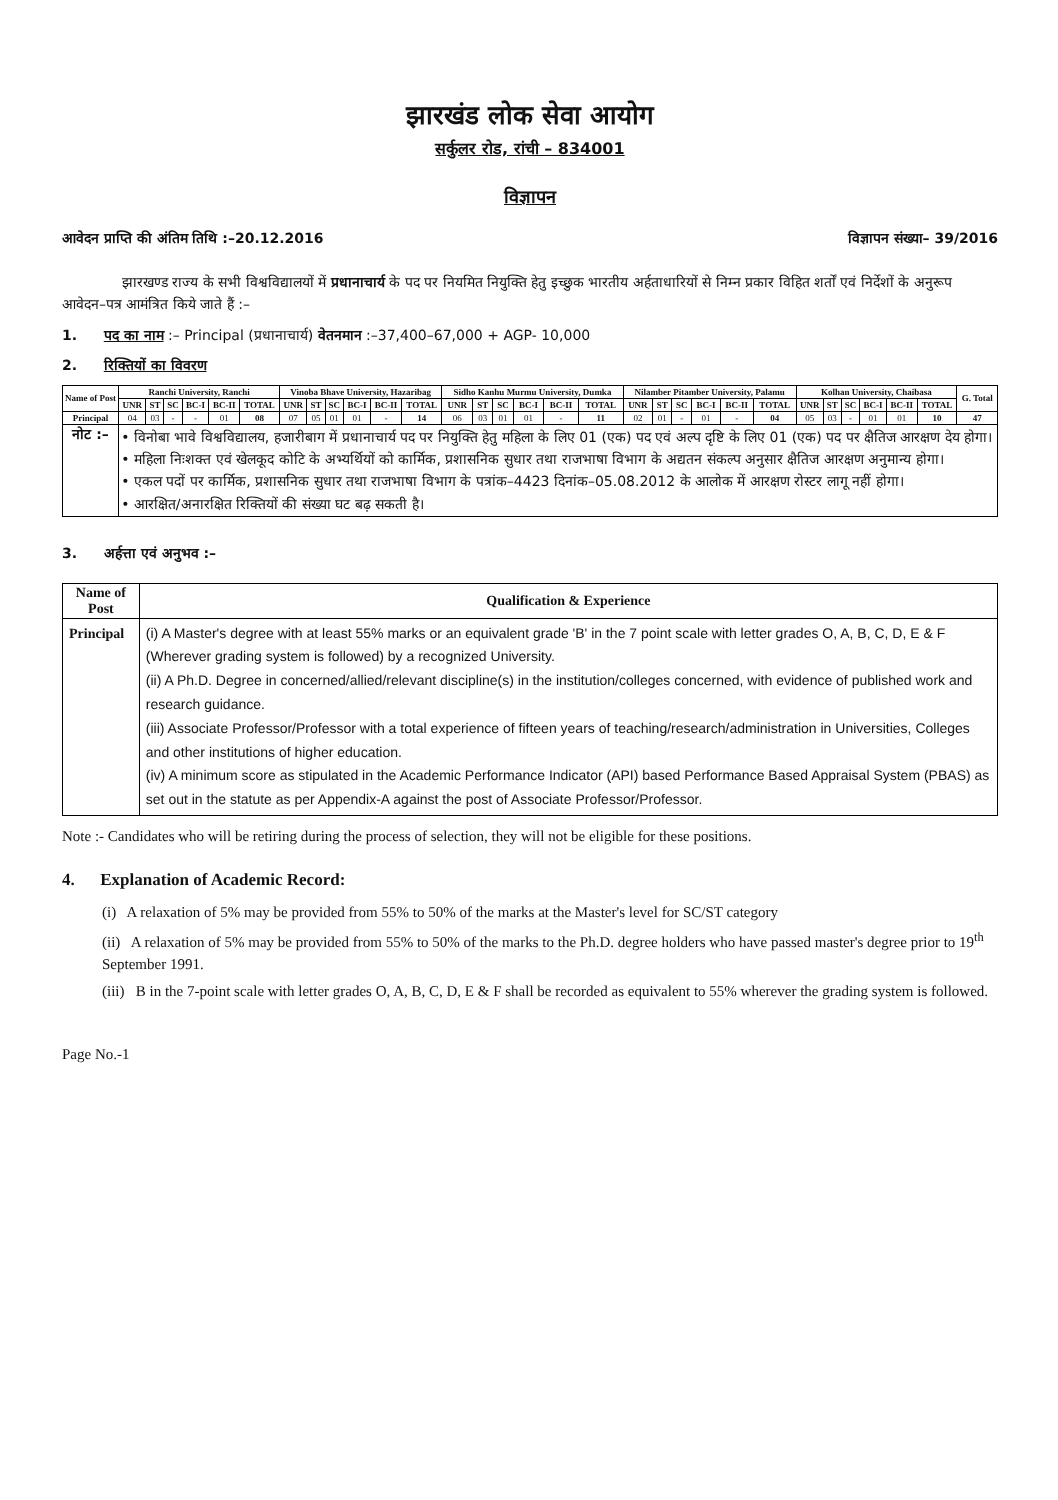झारखंड लोक सेवा आयोग
सर्कुलर रोड, रांची – 834001
विज्ञापन
आवेदन प्राप्ति की अंतिम तिथि :–20.12.2016 विज्ञापन संख्या– 39/2016
झारखण्ड राज्य के सभी विश्वविद्यालयों में प्रधानाचार्य के पद पर नियमित नियुक्ति हेतु इच्छुक भारतीय अर्हताधारियों से निम्न प्रकार विहित शर्तों एवं निर्देशों के अनुरूप आवेदन–पत्र आमंत्रित किये जाते हैं :–
1. पद का नाम :– Principal (प्रधानाचार्य) वेतनमान :–37,400–67,000 + AGP- 10,000
2. रिक्तियों का विवरण
| Name of Post | Ranchi University, Ranchi | | | | | | Vinoba Bhave University, Hazaribag | | | | | | Sidho Kanhu Murmu University, Dumka | | | | | | Nilamber Pitamber University, Palamu | | | | | | Kolhan University, Chaibasa | | | | | | G. Total |
| --- | --- | --- | --- | --- | --- | --- | --- | --- | --- | --- | --- | --- | --- | --- | --- | --- | --- | --- | --- | --- | --- | --- | --- | --- | --- | --- | --- | --- | --- | --- | --- |
| | UNR | ST | SC | BC-I | BC-II | TOTAL | UNR | ST | SC | BC-I | BC-II | TOTAL | UNR | ST | SC | BC-I | BC-II | TOTAL | UNR | ST | SC | BC-I | BC-II | TOTAL | UNR | ST | SC | BC-I | BC-II | TOTAL | |
| Principal | 04 | 03 | - | - | 01 | 08 | 07 | 05 | 01 | 01 | - | 14 | 06 | 03 | 01 | 01 | - | 11 | 02 | 01 | - | 01 | - | 04 | 05 | 03 | - | 01 | 01 | 10 | 47 |
| नोट :– | • विनोबा भावे विश्वविद्यालय, हजारीबाग में प्रधानाचार्य पद पर नियुक्ति हेतु महिला के लिए 01 (एक) पद एवं अल्प दृष्टि के लिए 01 (एक) पद पर क्षैतिज आरक्षण देय होगा। • महिला निःशक्त एवं खेलकूद कोटि के अभ्यर्थियों को कार्मिक, प्रशासनिक सुधार तथा राजभाषा विभाग के अद्यतन संकल्प अनुसार क्षैतिज आरक्षण अनुमान्य होगा। • एकल पदों पर कार्मिक, प्रशासनिक सुधार तथा राजभाषा विभाग के पत्रांक–4423 दिनांक–05.08.2012 के आलोक में आरक्षण रोस्टर लागू नहीं होगा। • आरक्षित/अनारक्षित रिक्तियों की संख्या घट बढ़ सकती है। | | | | | | | | | | | | | | | | | | | | | | | | | | | | | | |
3. अर्हत्ता एवं अनुभव :–
| Name of Post | Qualification & Experience |
| --- | --- |
| Principal | (i) A Master's degree with at least 55% marks or an equivalent grade 'B' in the 7 point scale with letter grades O, A, B, C, D, E & F (Wherever grading system is followed) by a recognized University. (ii) A Ph.D. Degree in concerned/allied/relevant discipline(s) in the institution/colleges concerned, with evidence of published work and research guidance. (iii) Associate Professor/Professor with a total experience of fifteen years of teaching/research/administration in Universities, Colleges and other institutions of higher education. (iv) A minimum score as stipulated in the Academic Performance Indicator (API) based Performance Based Appraisal System (PBAS) as set out in the statute as per Appendix-A against the post of Associate Professor/Professor. |
Note :- Candidates who will be retiring during the process of selection, they will not be eligible for these positions.
4. Explanation of Academic Record:
(i) A relaxation of 5% may be provided from 55% to 50% of the marks at the Master's level for SC/ST category
(ii) A relaxation of 5% may be provided from 55% to 50% of the marks to the Ph.D. degree holders who have passed master's degree prior to 19<sup>th</sup> September 1991.
(iii) B in the 7-point scale with letter grades O, A, B, C, D, E & F shall be recorded as equivalent to 55% wherever the grading system is followed.
Page No.-1